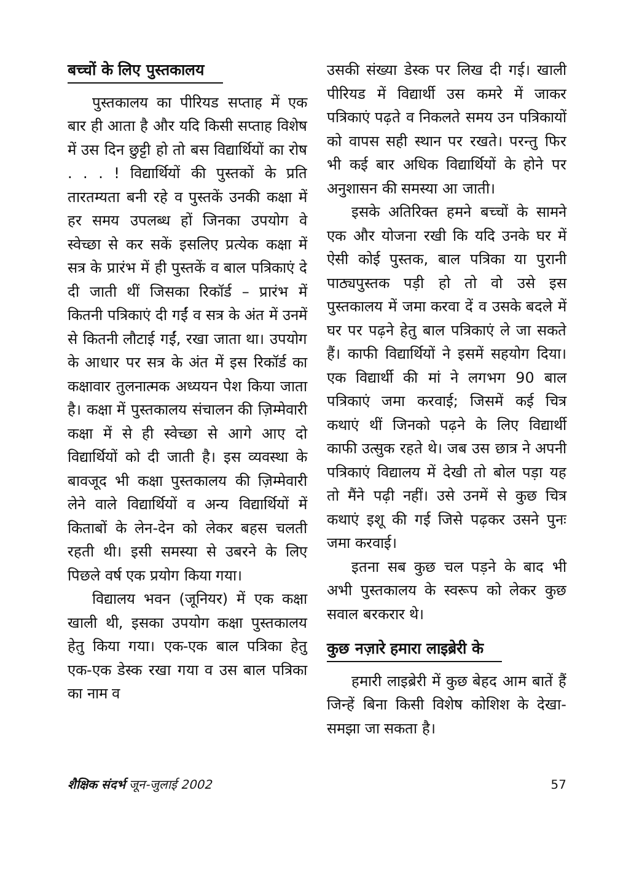बच्चों के लिए पुस्तकालय
पुस्तकालय का पीरियड सप्ताह में एक बार ही आता है और यदि किसी सप्ताह विशेष में उस दिन छुट्टी हो तो बस विद्यार्थियों का रोष . . . ! विद्यार्थियों की पुस्तकों के प्रति तारतम्यता बनी रहे व पुस्तकें उनकी कक्षा में हर समय उपलब्ध हों जिनका उपयोग वे स्वेच्छा से कर सकें इसलिए प्रत्येक कक्षा में सत्र के प्रारंभ में ही पुस्तकें व बाल पत्रिकाएं दे दी जाती थीं जिसका रिकॉर्ड – प्रारंभ में कितनी पत्रिकाएं दी गईं व सत्र के अंत में उनमें से कितनी लौटाई गईं, रखा जाता था। उपयोग के आधार पर सत्र के अंत में इस रिकॉर्ड का कक्षावार तुलनात्मक अध्ययन पेश किया जाता है। कक्षा में पुस्तकालय संचालन की ज़िम्मेवारी कक्षा में से ही स्वेच्छा से आगे आए दो विद्यार्थियों को दी जाती है। इस व्यवस्था के बावजूद भी कक्षा पुस्तकालय की ज़िम्मेवारी लेने वाले विद्यार्थियों व अन्य विद्यार्थियों में किताबों के लेन-देन को लेकर बहस चलती रहती थी। इसी समस्या से उबरने के लिए पिछले वर्ष एक प्रयोग किया गया।
विद्यालय भवन (जूनियर) में एक कक्षा खाली थी, इसका उपयोग कक्षा पुस्तकालय हेतु किया गया। एक-एक बाल पत्रिका हेतु एक-एक डेस्क रखा गया व उस बाल पत्रिका का नाम व
उसकी संख्या डेस्क पर लिख दी गई। खाली पीरियड में विद्यार्थी उस कमरे में जाकर पत्रिकाएं पढ़ते व निकलते समय उन पत्रिकायों को वापस सही स्थान पर रखते। परन्तु फिर भी कई बार अधिक विद्यार्थियों के होने पर अनुशासन की समस्या आ जाती।
इसके अतिरिक्त हमने बच्चों के सामने एक और योजना रखी कि यदि उनके घर में ऐसी कोई पुस्तक, बाल पत्रिका या पुरानी पाठ्यपुस्तक पड़ी हो तो वो उसे इस पुस्तकालय में जमा करवा दें व उसके बदले में घर पर पढ़ने हेतु बाल पत्रिकाएं ले जा सकते हैं। काफी विद्यार्थियों ने इसमें सहयोग दिया। एक विद्यार्थी की मां ने लगभग 90 बाल पत्रिकाएं जमा करवाई; जिसमें कई चित्र कथाएं थीं जिनको पढ़ने के लिए विद्यार्थी काफी उत्सुक रहते थे। जब उस छात्र ने अपनी पत्रिकाएं विद्यालय में देखी तो बोल पड़ा यह तो मैंने पढ़ी नहीं। उसे उनमें से कुछ चित्र कथाएं इशू की गई जिसे पढ़कर उसने पुनः जमा करवाई।
इतना सब कुछ चल पड़ने के बाद भी अभी पुस्तकालय के स्वरूप को लेकर कुछ सवाल बरकरार थे।
कुछ नज़ारे हमारा लाइब्रेरी के
हमारी लाइब्रेरी में कुछ बेहद आम बातें हैं जिन्हें बिना किसी विशेष कोशिश के देखा-समझा जा सकता है।
शैक्षिक संदर्भ जून-जुलाई 2002 57